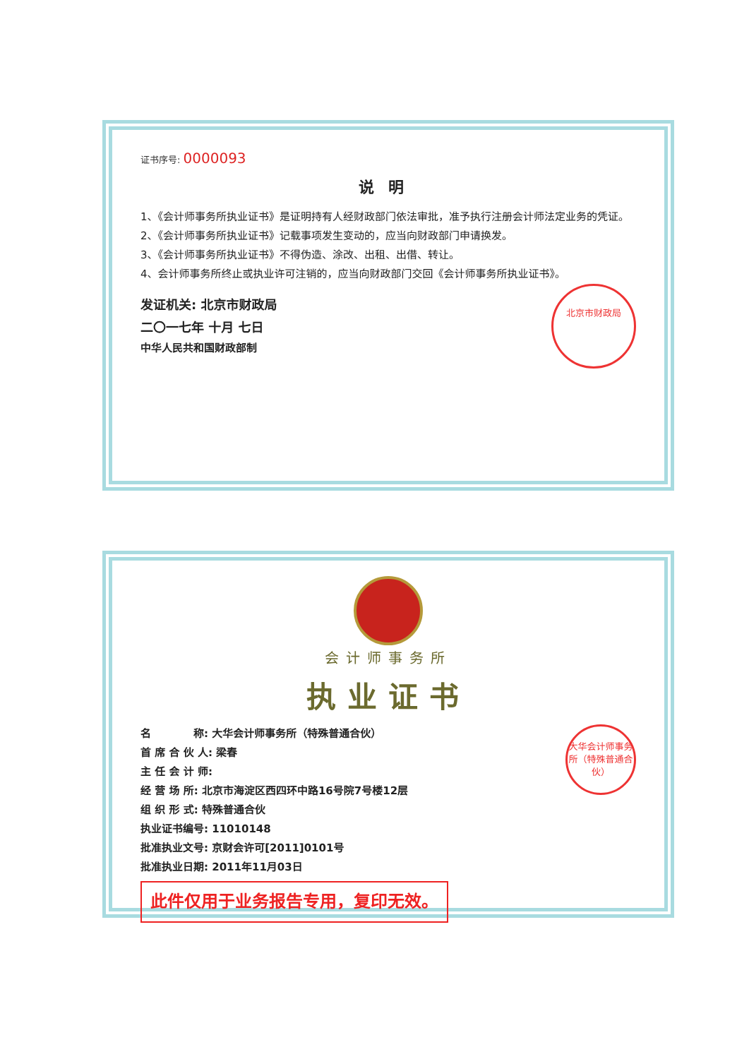证书序号: 0000093
说明
1、《会计师事务所执业证书》是证明持有人经财政部门依法审批，准予执行注册会计师法定业务的凭证。
2、《会计师事务所执业证书》记载事项发生变动的，应当向财政部门申请换发。
3、《会计师事务所执业证书》不得伪造、涂改、出租、出借、转让。
4、会计师事务所终止或执业许可注销的，应当向财政部门交回《会计师事务所执业证书》。
北京市财政局
发证机关: 北京市财政局
二〇一七年 十月 七日
中华人民共和国财政部制
会计师事务所
执业证书
大华会计师事务所（特殊普通合伙）
名　　　　称: 大华会计师事务所（特殊普通合伙）
首 席 合 伙 人: 梁春
主 任 会 计 师:
经 营 场 所: 北京市海淀区西四环中路16号院7号楼12层
组 织 形 式: 特殊普通合伙
执业证书编号: 11010148
批准执业文号: 京财会许可[2011]0101号
批准执业日期: 2011年11月03日
此件仅用于业务报告专用，复印无效。